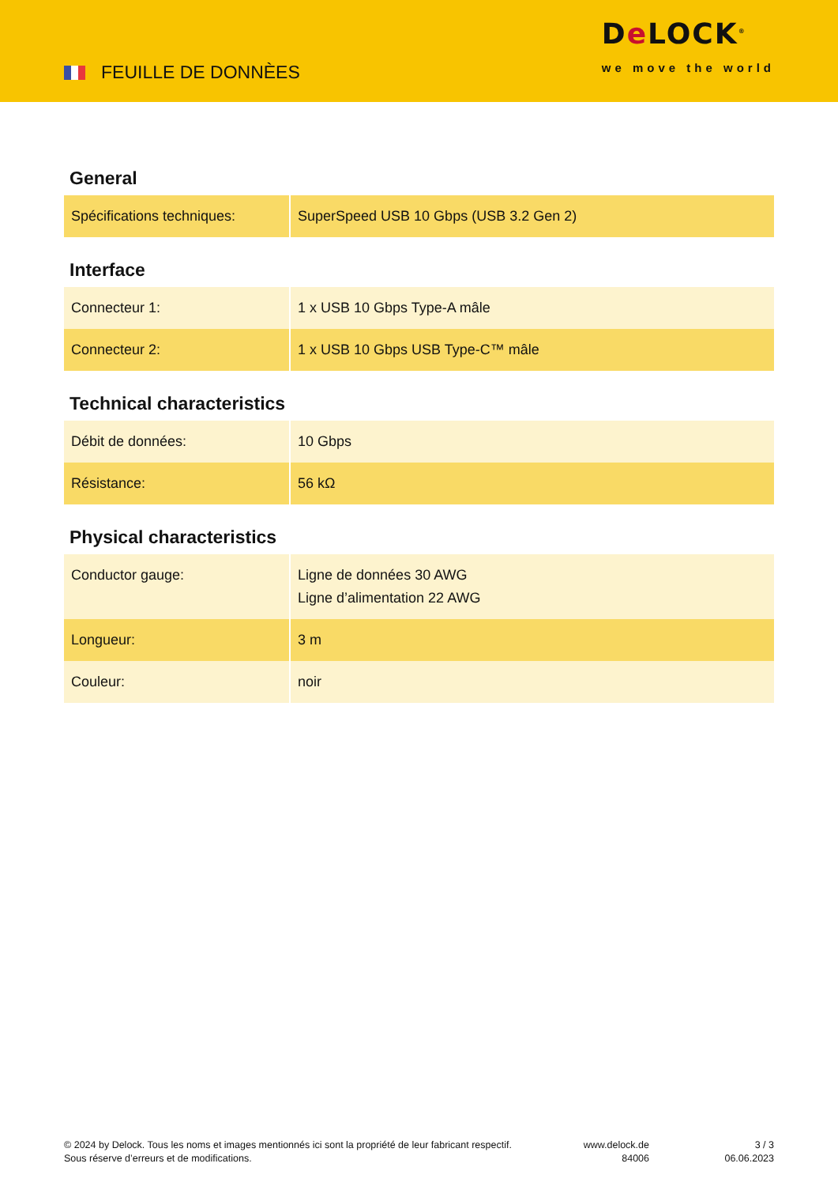FEUILLE DE DONNÈES
De LOCK<sup>®</sup>
we move the world
General
| Spécifications techniques: | SuperSpeed USB 10 Gbps (USB 3.2 Gen 2) |
Interface
| Connecteur 1: | 1 x USB 10 Gbps Type-A mâle |
| Connecteur 2: | 1 x USB 10 Gbps USB Type-C™ mâle |
Technical characteristics
| Débit de données: | 10 Gbps |
| Résistance: | 56 kΩ |
Physical characteristics
| Conductor gauge: | Ligne de données 30 AWG Ligne d’alimentation 22 AWG |
| Longueur: | 3 m |
| Couleur: | noir |
© 2024 by Delock. Tous les noms et images mentionnés ici sont la propriété de leur fabricant respectif.
Sous réserve d’erreurs et de modifications.
www.delock.de
84006
3 / 3
06.06.2023